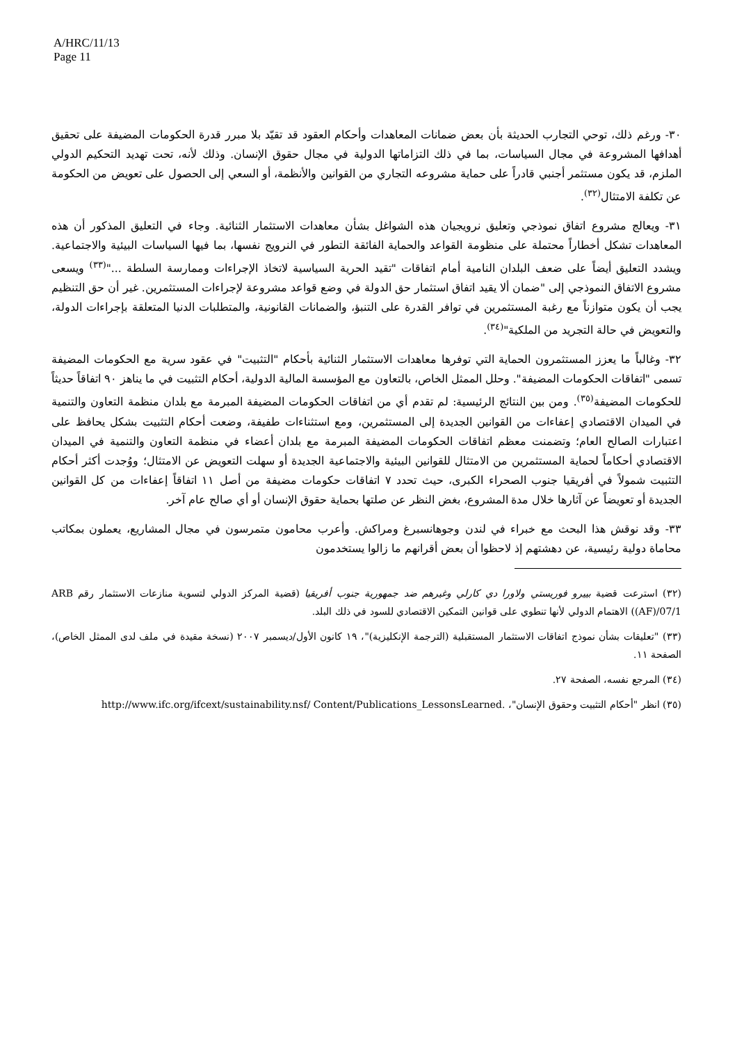A/HRC/11/13
Page 11
٣٠- ورغم ذلك، توحي التجارب الحديثة بأن بعض ضمانات المعاهدات وأحكام العقود قد تقيّد بلا مبرر قدرة الحكومات المضيفة على تحقيق أهدافها المشروعة في مجال السياسات، بما في ذلك التزاماتها الدولية في مجال حقوق الإنسان. وذلك لأنه، تحت تهديد التحكيم الدولي الملزم، قد يكون مستثمر أجنبي قادراً على حماية مشروعه التجاري من القوانين والأنظمة، أو السعي إلى الحصول على تعويض من الحكومة عن تكلفة الامتثال<sup>(٣٢)</sup>.
٣١- ويعالج مشروع اتفاق نموذجي وتعليق نرويجيان هذه الشواغل بشأن معاهدات الاستثمار الثنائية. وجاء في التعليق المذكور أن هذه المعاهدات تشكل أخطاراً محتملة على منظومة القواعد والحماية الفائقة التطور في النرويج نفسها، بما فيها السياسات البيئية والاجتماعية. ويشدد التعليق أيضاً على ضعف البلدان النامية أمام اتفاقات "تقيد الحرية السياسية لاتخاذ الإجراءات وممارسة السلطة ..."<sup>(٣٣)</sup> ويسعى مشروع الاتفاق النموذجي إلى "ضمان ألا يقيد اتفاق استثمار حق الدولة في وضع قواعد مشروعة لإجراءات المستثمرين. غير أن حق التنظيم يجب أن يكون متوازناً مع رغبة المستثمرين في توافر القدرة على التنبؤ، والضمانات القانونية، والمتطلبات الدنيا المتعلقة بإجراءات الدولة، والتعويض في حالة التجريد من الملكية"<sup>(٣٤)</sup>.
٣٢- وغالباً ما يعزز المستثمرون الحماية التي توفرها معاهدات الاستثمار الثنائية بأحكام "التثبيت" في عقود سرية مع الحكومات المضيفة تسمى "اتفاقات الحكومات المضيفة". وحلل الممثل الخاص، بالتعاون مع المؤسسة المالية الدولية، أحكام التثبيت في ما يناهز ٩٠ اتفاقاً حديثاً للحكومات المضيفة<sup>(٣٥)</sup>. ومن بين النتائج الرئيسية: لم تقدم أي من اتفاقات الحكومات المضيفة المبرمة مع بلدان منظمة التعاون والتنمية في الميدان الاقتصادي إعفاءات من القوانين الجديدة إلى المستثمرين، ومع استثناءات طفيفة، وضعت أحكام التثبيت بشكل يحافظ على اعتبارات الصالح العام؛ وتضمنت معظم اتفاقات الحكومات المضيفة المبرمة مع بلدان أعضاء في منظمة التعاون والتنمية في الميدان الاقتصادي أحكاماً لحماية المستثمرين من الامتثال للقوانين البيئية والاجتماعية الجديدة أو سهلت التعويض عن الامتثال؛ ووُجدت أكثر أحكام التثبيت شمولاً في أفريقيا جنوب الصحراء الكبرى، حيث تحدد ٧ اتفاقات حكومات مضيفة من أصل ١١ اتفاقاً إعفاءات من كل القوانين الجديدة أو تعويضاً عن آثارها خلال مدة المشروع، بغض النظر عن صلتها بحماية حقوق الإنسان أو أي صالح عام آخر.
٣٣- وقد نوقش هذا البحث مع خبراء في لندن وجوهانسبرغ ومراكش. وأعرب محامون متمرسون في مجال المشاريع، يعملون بمكاتب محاماة دولية رئيسية، عن دهشتهم إذ لاحظوا أن بعض أقرانهم ما زالوا يستخدمون
(٣٢) استرعت قضية بييرو فوريستي ولاورا دي كارلي وغيرهم ضد جمهورية جنوب أفريقيا (قضية المركز الدولي لتسوية منازعات الاستثمار رقم ARB (AF)/07/1) الاهتمام الدولي لأنها تنطوي على قوانين التمكين الاقتصادي للسود في ذلك البلد.
(٣٣) "تعليقات بشأن نموذج اتفاقات الاستثمار المستقبلية (الترجمة الإنكليزية)"، ١٩ كانون الأول/ديسمبر ٢٠٠٧ (نسخة مقيدة في ملف لدى الممثل الخاص)، الصفحة ١١.
(٣٤) المرجع نفسه، الصفحة ٢٧.
(٣٥) انظر "أحكام التثبيت وحقوق الإنسان"، http://www.ifc.org/ifcext/sustainability.nsf/ Content/Publications_LessonsLearned.